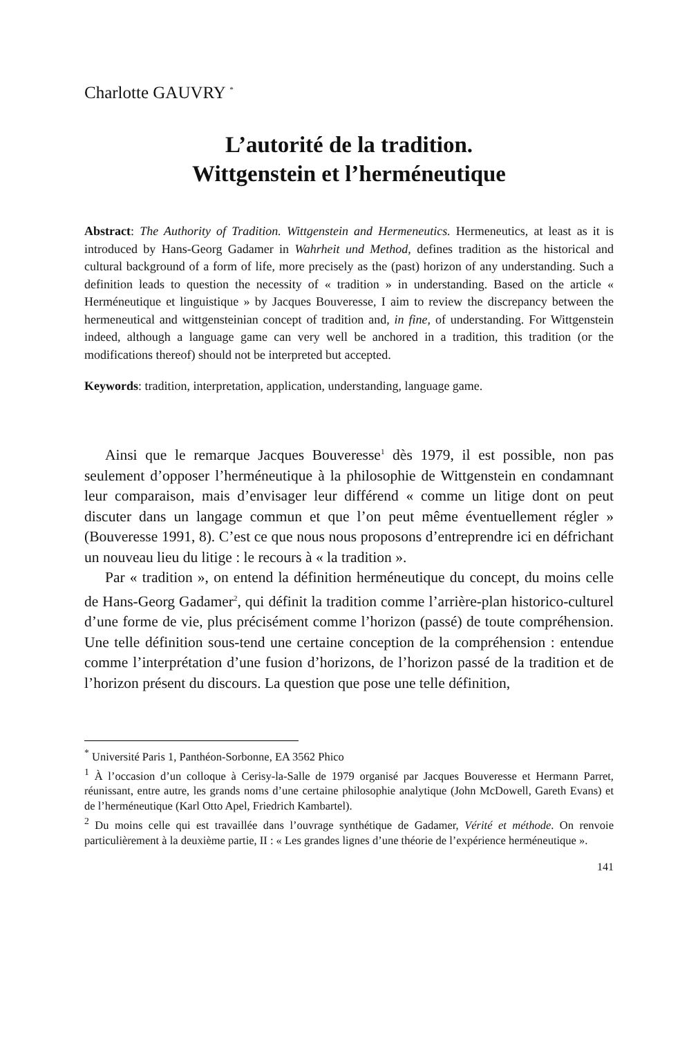Charlotte GAUVRY <sup>*</sup>
L’autorité de la tradition.
Wittgenstein et l’herméneutique
Abstract: The Authority of Tradition. Wittgenstein and Hermeneutics. Hermeneutics, at least as it is introduced by Hans-Georg Gadamer in Wahrheit und Method, defines tradition as the historical and cultural background of a form of life, more precisely as the (past) horizon of any understanding. Such a definition leads to question the necessity of « tradition » in understanding. Based on the article « Herméneutique et linguistique » by Jacques Bouveresse, I aim to review the discrepancy between the hermeneutical and wittgensteinian concept of tradition and, in fine, of understanding. For Wittgenstein indeed, although a language game can very well be anchored in a tradition, this tradition (or the modifications thereof) should not be interpreted but accepted.
Keywords: tradition, interpretation, application, understanding, language game.
Ainsi que le remarque Jacques Bouveresse<sup>1</sup> dès 1979, il est possible, non pas seulement d’opposer l’herméneutique à la philosophie de Wittgenstein en condamnant leur comparaison, mais d’envisager leur différend « comme un litige dont on peut discuter dans un langage commun et que l’on peut même éventuellement régler » (Bouveresse 1991, 8). C’est ce que nous nous proposons d’entreprendre ici en défrichant un nouveau lieu du litige : le recours à « la tradition ».
Par « tradition », on entend la définition herméneutique du concept, du moins celle de Hans-Georg Gadamer<sup>2</sup>, qui définit la tradition comme l’arrière-plan historico-culturel d’une forme de vie, plus précisément comme l’horizon (passé) de toute compréhension. Une telle définition sous-tend une certaine conception de la compréhension : entendue comme l’interprétation d’une fusion d’horizons, de l’horizon passé de la tradition et de l’horizon présent du discours. La question que pose une telle définition,
<sup>*</sup> Université Paris 1, Panthéon-Sorbonne, EA 3562 Phico
<sup>1</sup> À l’occasion d’un colloque à Cerisy-la-Salle de 1979 organisé par Jacques Bouveresse et Hermann Parret, réunissant, entre autre, les grands noms d’une certaine philosophie analytique (John McDowell, Gareth Evans) et de l’herméneutique (Karl Otto Apel, Friedrich Kambartel).
<sup>2</sup> Du moins celle qui est travaillée dans l’ouvrage synthétique de Gadamer, Vérité et méthode. On renvoie particulièrement à la deuxième partie, II : « Les grandes lignes d’une théorie de l’expérience herméneutique ».
141